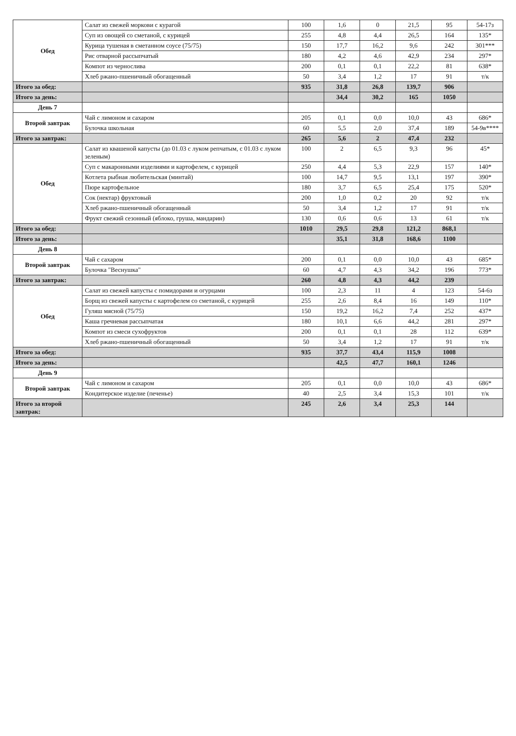| Обед | Салат из свежей моркови с курагой | 100 | 1,6 | 0 | 21,5 | 95 | 54-17з |
| | Суп из овощей со сметаной, с курицей | 255 | 4,8 | 4,4 | 26,5 | 164 | 135* |
| | Курица тушеная в сметанном соусе (75/75) | 150 | 17,7 | 16,2 | 9,6 | 242 | 301*** |
| | Рис отварной рассыпчатый | 180 | 4,2 | 4,6 | 42,9 | 234 | 297* |
| | Компот из чернослива | 200 | 0,1 | 0,1 | 22,2 | 81 | 638* |
| | Хлеб ржано-пшеничный обогащенный | 50 | 3,4 | 1,2 | 17 | 91 | т/к |
| Итого за обед: | | 935 | 31,8 | 26,8 | 139,7 | 906 | |
| Итого за день: | | | 34,4 | 30,2 | 165 | 1050 | |
| День 7 | | | | | | | |
| Второй завтрак | Чай с лимоном и сахаром | 205 | 0,1 | 0,0 | 10,0 | 43 | 686* |
| | Булочка школьная | 60 | 5,5 | 2,0 | 37,4 | 189 | 54-9в**** |
| Итого за завтрак: | | 265 | 5,6 | 2 | 47,4 | 232 | |
| Обед | Салат из квашеной капусты (до 01.03 с луком репчатым, с 01.03 с луком зеленым) | 100 | 2 | 6,5 | 9,3 | 96 | 45* |
| | Суп с макаронными изделиями и картофелем, с курицей | 250 | 4,4 | 5,3 | 22,9 | 157 | 140* |
| | Котлета рыбная любительская (минтай) | 100 | 14,7 | 9,5 | 13,1 | 197 | 390* |
| | Пюре картофельное | 180 | 3,7 | 6,5 | 25,4 | 175 | 520* |
| | Сок (нектар) фруктовый | 200 | 1,0 | 0,2 | 20 | 92 | т/к |
| | Хлеб ржано-пшеничный обогащенный | 50 | 3,4 | 1,2 | 17 | 91 | т/к |
| | Фрукт свежий сезонный (яблоко, груша, мандарин) | 130 | 0,6 | 0,6 | 13 | 61 | т/к |
| Итого за обед: | | 1010 | 29,5 | 29,8 | 121,2 | 868,1 | |
| Итого за день: | | | 35,1 | 31,8 | 168,6 | 1100 | |
| День 8 | | | | | | | |
| Второй завтрак | Чай с сахаром | 200 | 0,1 | 0,0 | 10,0 | 43 | 685* |
| | Булочка "Веснушка" | 60 | 4,7 | 4,3 | 34,2 | 196 | 773* |
| Итого за завтрак: | | 260 | 4,8 | 4,3 | 44,2 | 239 | |
| Обед | Салат из свежей капусты с помидорами и огурцами | 100 | 2,3 | 11 | 4 | 123 | 54-6з |
| | Борщ из свежей капусты с картофелем со сметаной, с курицей | 255 | 2,6 | 8,4 | 16 | 149 | 110* |
| | Гуляш мясной (75/75) | 150 | 19,2 | 16,2 | 7,4 | 252 | 437* |
| | Каша гречневая рассыпчатая | 180 | 10,1 | 6,6 | 44,2 | 281 | 297* |
| | Компот из смеси сухофруктов | 200 | 0,1 | 0,1 | 28 | 112 | 639* |
| | Хлеб ржано-пшеничный обогащенный | 50 | 3,4 | 1,2 | 17 | 91 | т/к |
| Итого за обед: | | 935 | 37,7 | 43,4 | 115,9 | 1008 | |
| Итого за день: | | | 42,5 | 47,7 | 160,1 | 1246 | |
| День 9 | | | | | | | |
| Второй завтрак | Чай с лимоном и сахаром | 205 | 0,1 | 0,0 | 10,0 | 43 | 686* |
| | Кондитерское изделие (печенье) | 40 | 2,5 | 3,4 | 15,3 | 101 | т/к |
| Итого за второй завтрак: | | 245 | 2,6 | 3,4 | 25,3 | 144 | |